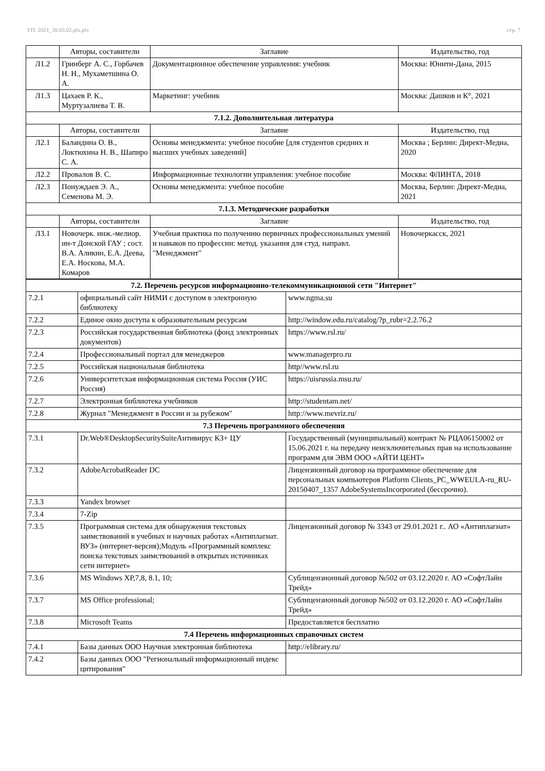УП: 2021_38.03.02.plx.plx стр. 7
| | Авторы, составители | Заглавие | Издательство, год |
| --- | --- | --- | --- |
| Л1.2 | Гринберг А. С., Горбачев Н. Н., Мухаметшина О. А. | Документационное обеспечение управления: учебник | Москва: Юнити-Дана, 2015 |
| Л1.3 | Цахаев Р. К., Муртузалиева Т. В. | Маркетинг: учебник | Москва: Дашков и К°, 2021 |
| 7.1.2. Дополнительная литература | | | |
| | Авторы, составители | Заглавие | Издательство, год |
| Л2.1 | Баландина О. В., Локтюхина Н. В., Шапиро С. А. | Основы менеджмента: учебное пособие [для студентов средних и высших учебных заведений] | Москва ; Берлин: Директ-Медиа, 2020 |
| Л2.2 | Провалов В. С. | Информационные технологии управления: учебное пособие | Москва: ФЛИНТА, 2018 |
| Л2.3 | Понуждаев Э. А., Семенова М. Э. | Основы менеджмента: учебное пособие | Москва, Берлин: Директ-Медиа, 2021 |
| 7.1.3. Методические разработки | | | |
| | Авторы, составители | Заглавие | Издательство, год |
| Л3.1 | Новочерк. инж.-мелиор. ин-т Донской ГАУ ; сост. В.А. Аликин, Е.А. Деева, Е.А. Носкова, М.А. Комаров | Учебная практика по получению первичных профессиональных умений и навыков по профессии: метод. указания для студ. направл. "Менеджмент" | Новочеркасск, 2021 |
| 7.2. Перечень ресурсов информационно-телекоммуникационной сети "Интернет" | | |
| 7.2.1 | официальный сайт НИМИ с доступом в электронную библиотеку | www.ngma.su |
| 7.2.2 | Единое окно доступа к образовательным ресурсам | http://window.edu.ru/catalog/?p_rubr=2.2.76.2 |
| 7.2.3 | Российская государственная библиотека (фонд электронных документов) | https://www.rsl.ru/ |
| 7.2.4 | Профессиональный портал для менеджеров | www.managerpro.ru |
| 7.2.5 | Российская национальная библиотека | http//www.rsl.ru |
| 7.2.6 | Университетская информационная система Россия (УИС Россия) | https://uisrussia.msu.ru/ |
| 7.2.7 | Электронная библиотека учебников | http://studentam.net/ |
| 7.2.8 | Журнал "Менеджмент в России и за рубежом" | http://www.mevriz.ru/ |
| 7.3 Перечень программного обеспечения | | |
| 7.3.1 | Dr.Web®DesktopSecuritySuiteАнтивирус КЗ+ ЦУ | Государственный (муниципальный) контракт № РЦА06150002 от 15.06.2021 г. на передачу неисключительных прав на использование программ для ЭВМ ООО «АЙТИ ЦЕНТ» |
| 7.3.2 | AdobeAcrobatReader DC | Лицензионный договор на программное обеспечение для персональных компьютеров Platform Clients_PC_WWEULA-ru_RU-20150407_1357 AdobeSystemsIncorporated (бессрочно). |
| 7.3.3 | Yandex browser | |
| 7.3.4 | 7-Zip | |
| 7.3.5 | Программная система для обнаружения текстовых заимствований в учебных и научных работах «Антиплагиат. ВУЗ» (интернет-версия);Модуль «Программный комплекс поиска текстовых заимствований в открытых источниках сети интернет» | Лицензионный договор № 3343 от 29.01.2021 г.. АО «Антиплагиат» |
| 7.3.6 | MS Windows XP,7,8, 8.1, 10; | Сублицензионный договор №502 от 03.12.2020 г. АО «СофтЛайн Трейд» |
| 7.3.7 | MS Office professional; | Сублицензионный договор №502 от 03.12.2020 г. АО «СофтЛайн Трейд» |
| 7.3.8 | Microsoft Teams | Предоставляется бесплатно |
| 7.4 Перечень информационных справочных систем | | |
| 7.4.1 | Базы данных ООО Научная электронная библиотека | http://elibrary.ru/ |
| 7.4.2 | Базы данных ООО "Региональный информационный индекс цитирования" | |